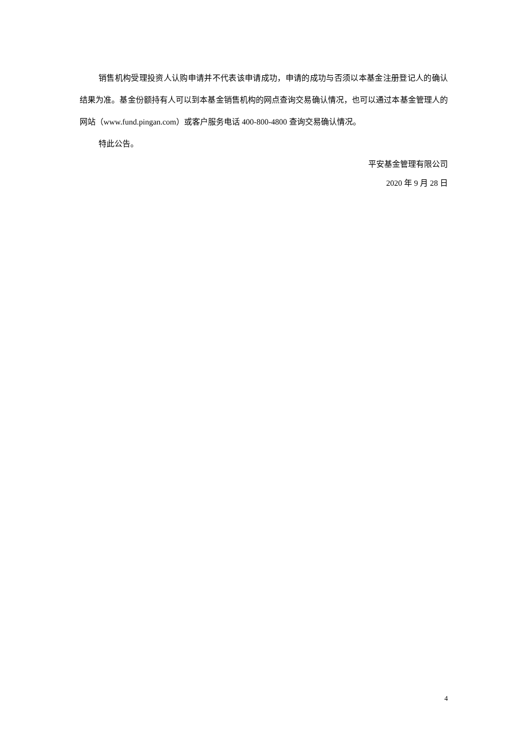销售机构受理投资人认购申请并不代表该申请成功，申请的成功与否须以本基金注册登记人的确认结果为准。基金份额持有人可以到本基金销售机构的网点查询交易确认情况，也可以通过本基金管理人的网站（www.fund.pingan.com）或客户服务电话 400-800-4800 查询交易确认情况。
特此公告。
平安基金管理有限公司
2020 年 9 月 28 日
4